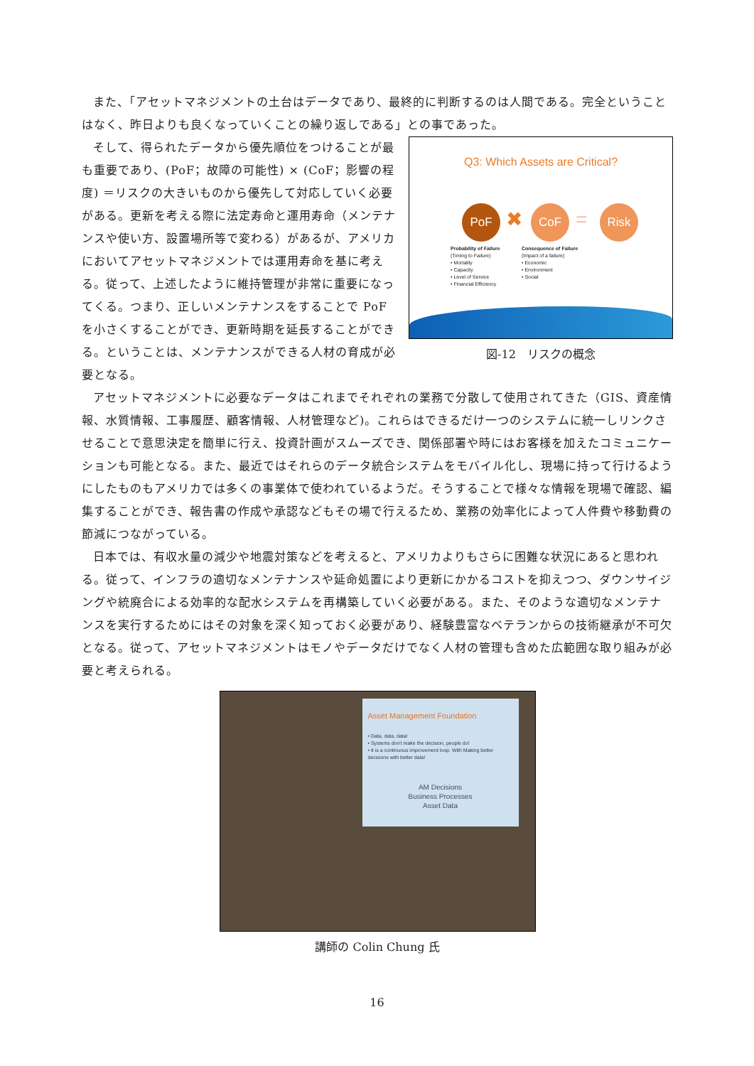また、「アセットマネジメントの土台はデータであり、最終的に判断するのは人間である。完全ということはなく、昨日よりも良くなっていくことの繰り返しである」との事であった。
そして、得られたデータから優先順位をつけることが最も重要であり、(PoF；故障の可能性) × (CoF；影響の程度) ＝リスクの大きいものから優先して対応していく必要がある。更新を考える際に法定寿命と運用寿命（メンテナンスや使い方、設置場所等で変わる）があるが、アメリカにおいてアセットマネジメントでは運用寿命を基に考える。従って、上述したように維持管理が非常に重要になってくる。つまり、正しいメンテナンスをすることで PoF を小さくすることができ、更新時期を延長することができる。ということは、メンテナンスができる人材の育成が必要となる。
Q3: Which Assets are Critical?
PoF ✖ CoF = Risk
Probability of Failure
(Timing to Failure)
• Mortality
• Capacity
• Level of Service
• Financial Efficiency
Consequence of Failure
(Impact of a failure)
• Economic
• Environment
• Social
図-12　リスクの概念
アセットマネジメントに必要なデータはこれまでそれぞれの業務で分散して使用されてきた（GIS、資産情報、水質情報、工事履歴、顧客情報、人材管理など)。これらはできるだけ一つのシステムに統一しリンクさせることで意思決定を簡単に行え、投資計画がスムーズでき、関係部署や時にはお客様を加えたコミュニケーションも可能となる。また、最近ではそれらのデータ統合システムをモバイル化し、現場に持って行けるようにしたものもアメリカでは多くの事業体で使われているようだ。そうすることで様々な情報を現場で確認、編集することができ、報告書の作成や承認などもその場で行えるため、業務の効率化によって人件費や移動費の節減につながっている。
日本では、有収水量の減少や地震対策などを考えると、アメリカよりもさらに困難な状況にあると思われる。従って、インフラの適切なメンテナンスや延命処置により更新にかかるコストを抑えつつ、ダウンサイジングや統廃合による効率的な配水システムを再構築していく必要がある。また、そのような適切なメンテナンスを実行するためにはその対象を深く知っておく必要があり、経験豊富なベテランからの技術継承が不可欠となる。従って、アセットマネジメントはモノやデータだけでなく人材の管理も含めた広範囲な取り組みが必要と考えられる。
Asset Management Foundation
• Data, data, data!
• Systems don't make the decision, people do!
• It is a continuous improvement loop. With Making better decisions with better data!
AM Decisions
Business Processes
Asset Data
講師の Colin Chung 氏
16